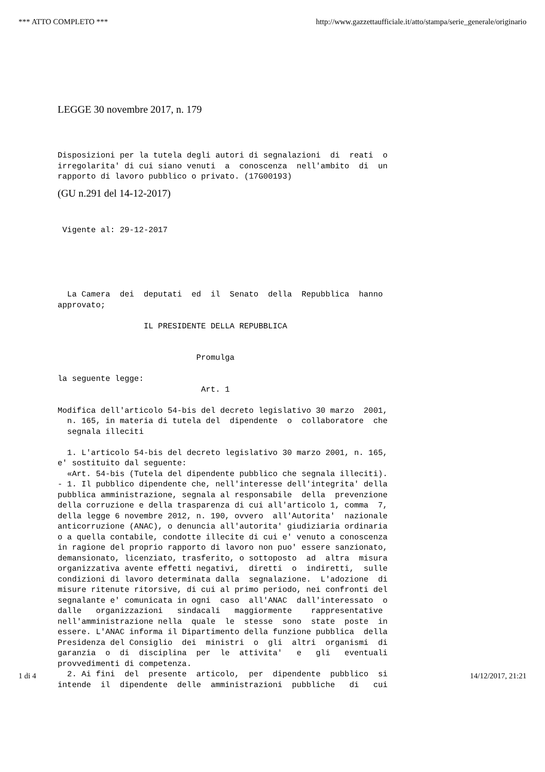*** ATTO COMPLETO *** http://www.gazzettaufficiale.it/atto/stampa/serie_generale/originario
LEGGE 30 novembre 2017, n. 179
Disposizioni per la tutela degli autori di segnalazioni  di  reati  o
irregolarita' di cui siano venuti  a  conoscenza  nell'ambito  di  un
rapporto di lavoro pubblico o privato. (17G00193)
(GU n.291 del 14-12-2017)
 Vigente al: 29-12-2017
  La Camera  dei  deputati  ed  il  Senato  della  Repubblica  hanno
approvato;

                  IL PRESIDENTE DELLA REPUBBLICA


                             Promulga

la seguente legge:
                              Art. 1

Modifica dell'articolo 54-bis del decreto legislativo 30 marzo  2001,
  n. 165, in materia di tutela del  dipendente  o  collaboratore  che
  segnala illeciti

  1. L'articolo 54-bis del decreto legislativo 30 marzo 2001, n. 165,
e' sostituito dal seguente:
  «Art. 54-bis (Tutela del dipendente pubblico che segnala illeciti).
- 1. Il pubblico dipendente che, nell'interesse dell'integrita' della
pubblica amministrazione, segnala al responsabile  della  prevenzione
della corruzione e della trasparenza di cui all'articolo 1, comma  7,
della legge 6 novembre 2012, n. 190, ovvero  all'Autorita'  nazionale
anticorruzione (ANAC), o denuncia all'autorita' giudiziaria ordinaria
o a quella contabile, condotte illecite di cui e' venuto a conoscenza
in ragione del proprio rapporto di lavoro non puo' essere sanzionato,
demansionato, licenziato, trasferito, o sottoposto  ad  altra  misura
organizzativa avente effetti negativi,  diretti  o  indiretti,  sulle
condizioni di lavoro determinata dalla  segnalazione.  L'adozione  di
misure ritenute ritorsive, di cui al primo periodo, nei confronti del
segnalante e' comunicata in ogni  caso  all'ANAC  dall'interessato  o
dalle   organizzazioni   sindacali   maggiormente    rappresentative
nell'amministrazione nella  quale  le  stesse  sono  state  poste  in
essere. L'ANAC informa il Dipartimento della funzione pubblica  della
Presidenza del Consiglio  dei  ministri  o  gli  altri  organismi  di
garanzia  o  di  disciplina  per  le  attivita'   e   gli   eventuali
provvedimenti di competenza.
  2. Ai fini  del  presente  articolo,  per  dipendente  pubblico  si
intende  il  dipendente  delle  amministrazioni  pubbliche   di   cui
1 di 4 14/12/2017, 21:21